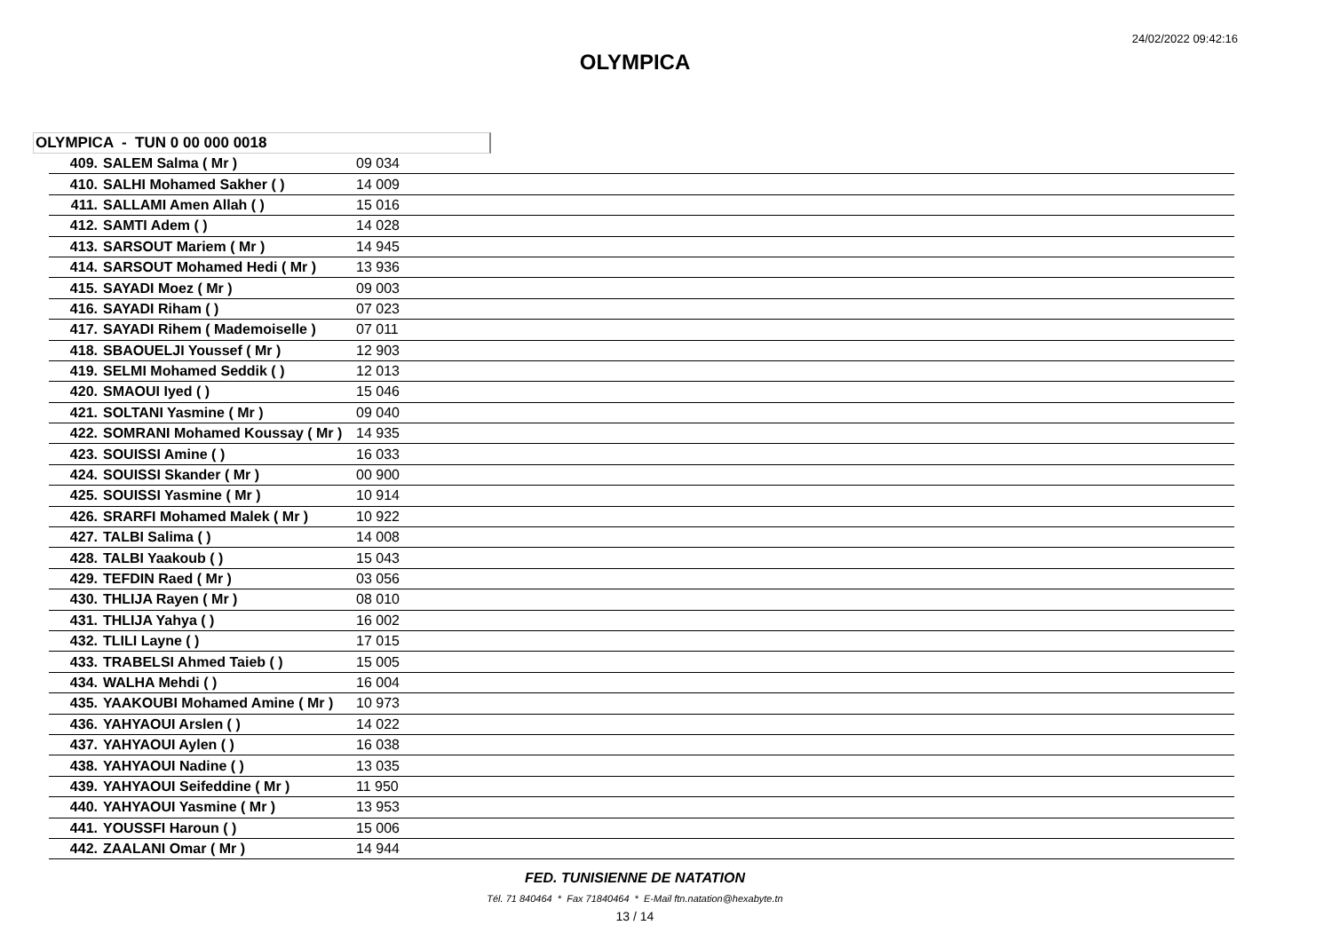24/02/2022 09:42:16
OLYMPICA
OLYMPICA - TUN 0 00 000 0018
| 409. | SALEM Salma ( Mr ) | 09 034 |
| 410. | SALHI Mohamed Sakher ( ) | 14 009 |
| 411. | SALLAMI Amen Allah ( ) | 15 016 |
| 412. | SAMTI Adem ( ) | 14 028 |
| 413. | SARSOUT Mariem ( Mr ) | 14 945 |
| 414. | SARSOUT Mohamed Hedi ( Mr ) | 13 936 |
| 415. | SAYADI Moez ( Mr ) | 09 003 |
| 416. | SAYADI Riham ( ) | 07 023 |
| 417. | SAYADI Rihem ( Mademoiselle ) | 07 011 |
| 418. | SBAOUELJI Youssef ( Mr ) | 12 903 |
| 419. | SELMI Mohamed Seddik ( ) | 12 013 |
| 420. | SMAOUI Iyed ( ) | 15 046 |
| 421. | SOLTANI Yasmine ( Mr ) | 09 040 |
| 422. | SOMRANI Mohamed Koussay ( Mr ) | 14 935 |
| 423. | SOUISSI Amine ( ) | 16 033 |
| 424. | SOUISSI Skander ( Mr ) | 00 900 |
| 425. | SOUISSI Yasmine ( Mr ) | 10 914 |
| 426. | SRARFI Mohamed Malek ( Mr ) | 10 922 |
| 427. | TALBI Salima ( ) | 14 008 |
| 428. | TALBI Yaakoub ( ) | 15 043 |
| 429. | TEFDIN Raed ( Mr ) | 03 056 |
| 430. | THLIJA Rayen ( Mr ) | 08 010 |
| 431. | THLIJA Yahya ( ) | 16 002 |
| 432. | TLILI Layne ( ) | 17 015 |
| 433. | TRABELSI Ahmed Taieb ( ) | 15 005 |
| 434. | WALHA Mehdi ( ) | 16 004 |
| 435. | YAAKOUBI Mohamed Amine ( Mr ) | 10 973 |
| 436. | YAHYAOUI Arslen ( ) | 14 022 |
| 437. | YAHYAOUI Aylen ( ) | 16 038 |
| 438. | YAHYAOUI Nadine ( ) | 13 035 |
| 439. | YAHYAOUI Seifeddine ( Mr ) | 11 950 |
| 440. | YAHYAOUI Yasmine ( Mr ) | 13 953 |
| 441. | YOUSSFI Haroun ( ) | 15 006 |
| 442. | ZAALANI Omar ( Mr ) | 14 944 |
FED. TUNISIENNE DE NATATION
Tél. 71 840464 * Fax 71840464 * E-Mail ftn.natation@hexabyte.tn
13 / 14